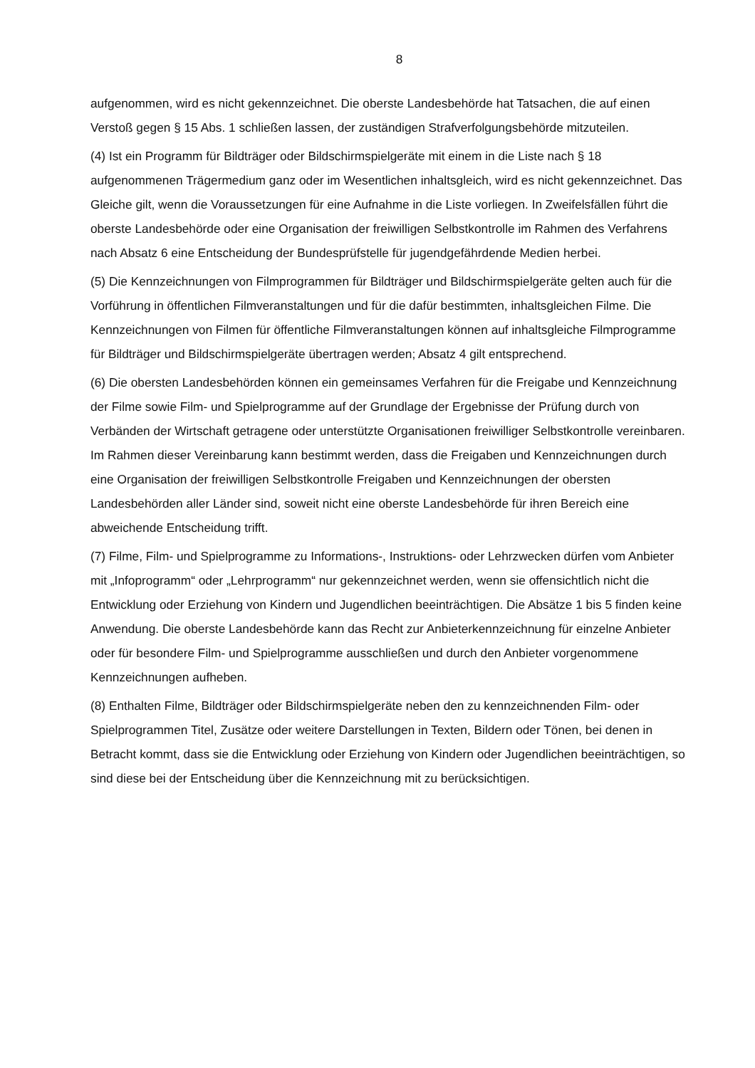8
aufgenommen, wird es nicht gekennzeichnet. Die oberste Landesbehörde hat Tatsachen, die auf einen Verstoß gegen § 15 Abs. 1 schließen lassen, der zuständigen Strafverfolgungsbehörde mitzuteilen.
(4) Ist ein Programm für Bildträger oder Bildschirmspielgeräte mit einem in die Liste nach § 18 aufgenommenen Trägermedium ganz oder im Wesentlichen inhaltsgleich, wird es nicht gekennzeichnet. Das Gleiche gilt, wenn die Voraussetzungen für eine Aufnahme in die Liste vorliegen. In Zweifelsfällen führt die oberste Landesbehörde oder eine Organisation der freiwilligen Selbstkontrolle im Rahmen des Verfahrens nach Absatz 6 eine Entscheidung der Bundesprüfstelle für jugendgefährdende Medien herbei.
(5) Die Kennzeichnungen von Filmprogrammen für Bildträger und Bildschirmspielgeräte gelten auch für die Vorführung in öffentlichen Filmveranstaltungen und für die dafür bestimmten, inhaltsgleichen Filme. Die Kennzeichnungen von Filmen für öffentliche Filmveranstaltungen können auf inhaltsgleiche Filmprogramme für Bildträger und Bildschirmspielgeräte übertragen werden; Absatz 4 gilt entsprechend.
(6) Die obersten Landesbehörden können ein gemeinsames Verfahren für die Freigabe und Kennzeichnung der Filme sowie Film- und Spielprogramme auf der Grundlage der Ergebnisse der Prüfung durch von Verbänden der Wirtschaft getragene oder unterstützte Organisationen freiwilliger Selbstkontrolle vereinbaren. Im Rahmen dieser Vereinbarung kann bestimmt werden, dass die Freigaben und Kennzeichnungen durch eine Organisation der freiwilligen Selbstkontrolle Freigaben und Kennzeichnungen der obersten Landesbehörden aller Länder sind, soweit nicht eine oberste Landesbehörde für ihren Bereich eine abweichende Entscheidung trifft.
(7) Filme, Film- und Spielprogramme zu Informations-, Instruktions- oder Lehrzwecken dürfen vom Anbieter mit „Infoprogramm“ oder „Lehrprogramm“ nur gekennzeichnet werden, wenn sie offensichtlich nicht die Entwicklung oder Erziehung von Kindern und Jugendlichen beeinträchtigen. Die Absätze 1 bis 5 finden keine Anwendung. Die oberste Landesbehörde kann das Recht zur Anbieterkennzeichnung für einzelne Anbieter oder für besondere Film- und Spielprogramme ausschließen und durch den Anbieter vorgenommene Kennzeichnungen aufheben.
(8) Enthalten Filme, Bildträger oder Bildschirmspielgeräte neben den zu kennzeichnenden Film- oder Spielprogrammen Titel, Zusätze oder weitere Darstellungen in Texten, Bildern oder Tönen, bei denen in Betracht kommt, dass sie die Entwicklung oder Erziehung von Kindern oder Jugendlichen beeinträchtigen, so sind diese bei der Entscheidung über die Kennzeichnung mit zu berücksichtigen.